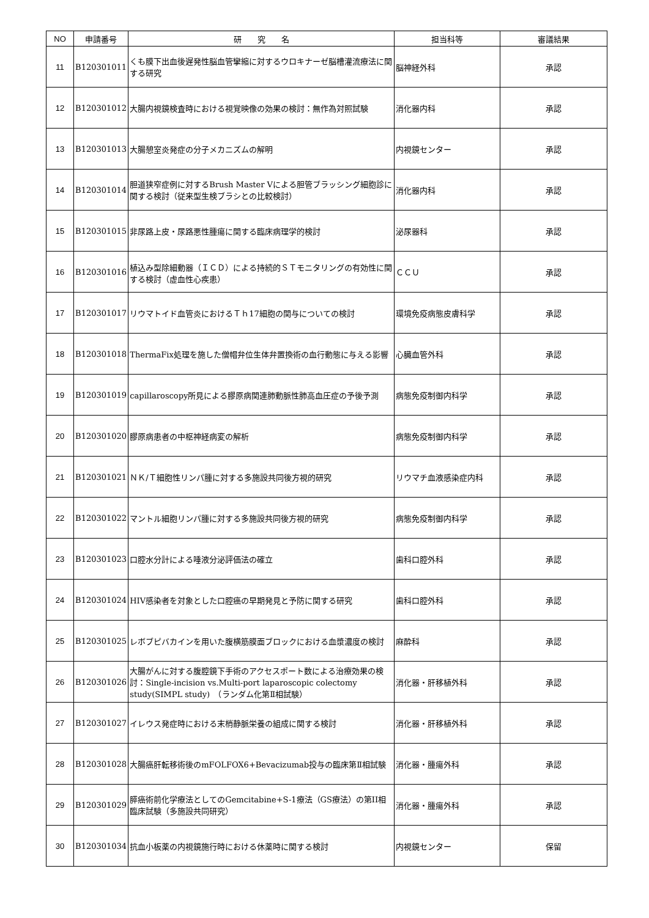| NO | 申請番号 | 研 究 名 | 担当科等 | 審議結果 |
| --- | --- | --- | --- | --- |
| 11 | B120301011 | くも膜下出血後遅発性脳血管攣縮に対するウロキナーゼ脳槽灌流療法に関する研究 | 脳神経外科 | 承認 |
| 12 | B120301012 | 大腸内視鏡検査時における視覚映像の効果の検討：無作為対照試験 | 消化器内科 | 承認 |
| 13 | B120301013 | 大腸憩室炎発症の分子メカニズムの解明 | 内視鏡センター | 承認 |
| 14 | B120301014 | 胆道狭窄症例に対するBrush Master Vによる胆管ブラッシング細胞診に関する検討（従来型生検ブラシとの比較検討） | 消化器内科 | 承認 |
| 15 | B120301015 | 非尿路上皮・尿路悪性腫瘍に関する臨床病理学的検討 | 泌尿器科 | 承認 |
| 16 | B120301016 | 植込み型除細動器（ＩＣＤ）による持続的ＳＴモニタリングの有効性に関する検討（虚血性心疾患） | ＣＣＵ | 承認 |
| 17 | B120301017 | リウマトイド血管炎におけるＴｈ17細胞の関与についての検討 | 環境免疫病態皮膚科学 | 承認 |
| 18 | B120301018 | ThermaFix処理を施した僧帽弁位生体弁置換術の血行動態に与える影響 | 心臓血管外科 | 承認 |
| 19 | B120301019 | capillaroscopy所見による膠原病関連肺動脈性肺高血圧症の予後予測 | 病態免疫制御内科学 | 承認 |
| 20 | B120301020 | 膠原病患者の中枢神経病変の解析 | 病態免疫制御内科学 | 承認 |
| 21 | B120301021 | ＮＫ/Ｔ細胞性リンパ腫に対する多施設共同後方視的研究 | リウマチ血液感染症内科 | 承認 |
| 22 | B120301022 | マントル細胞リンパ腫に対する多施設共同後方視的研究 | 病態免疫制御内科学 | 承認 |
| 23 | B120301023 | 口腔水分計による唾液分泌評価法の確立 | 歯科口腔外科 | 承認 |
| 24 | B120301024 | HIV感染者を対象とした口腔癌の早期発見と予防に関する研究 | 歯科口腔外科 | 承認 |
| 25 | B120301025 | レボブピバカインを用いた腹横筋膜面ブロックにおける血漿濃度の検討 | 麻酔科 | 承認 |
| 26 | B120301026 | 大腸がんに対する腹腔鏡下手術のアクセスポート数による治療効果の検討：Single-incision vs.Multi-port laparoscopic colectomy study(SIMPL study) （ランダム化第Ⅱ相試験） | 消化器・肝移植外科 | 承認 |
| 27 | B120301027 | イレウス発症時における末梢静脈栄養の組成に関する検討 | 消化器・肝移植外科 | 承認 |
| 28 | B120301028 | 大腸癌肝転移術後のmFOLFOX6+Bevacizumab投与の臨床第Ⅱ相試験 | 消化器・腫瘍外科 | 承認 |
| 29 | B120301029 | 膵癌術前化学療法としてのGemcitabine+S-1療法（GS療法）の第II相臨床試験（多施設共同研究） | 消化器・腫瘍外科 | 承認 |
| 30 | B120301034 | 抗血小板薬の内視鏡施行時における休薬時に関する検討 | 内視鏡センター | 保留 |